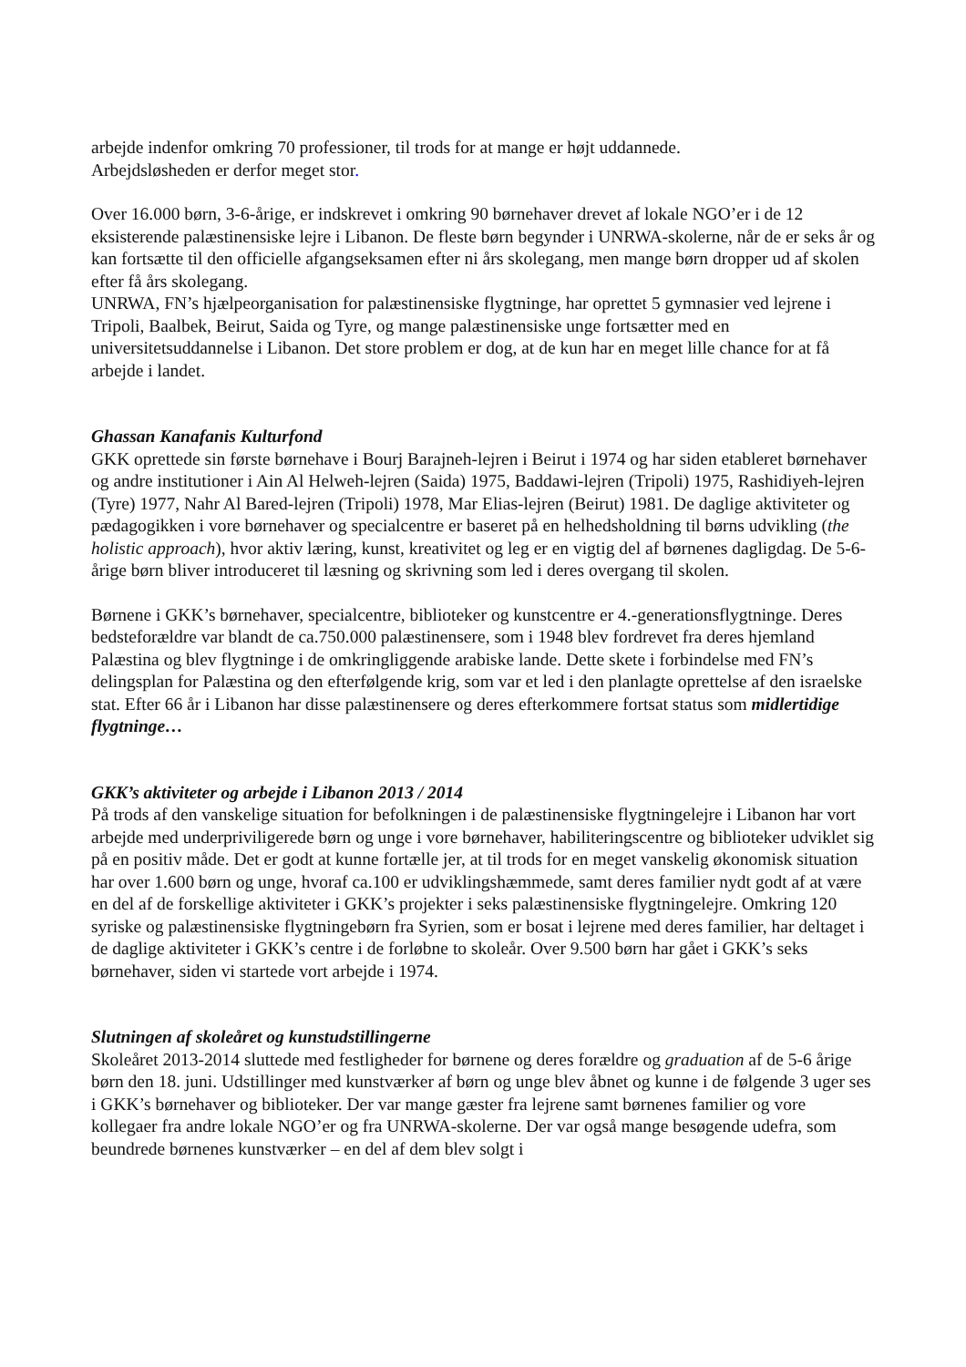arbejde indenfor omkring 70 professioner, til trods for at mange er højt uddannede.
Arbejdsløsheden er derfor meget stor.
Over 16.000 børn, 3-6-årige, er indskrevet i omkring 90 børnehaver drevet af lokale NGO’er i de 12 eksisterende palæstinensiske lejre i Libanon. De fleste børn begynder i UNRWA-skolerne, når de er seks år og kan fortsætte til den officielle afgangseksamen efter ni års skolegang, men mange børn dropper ud af skolen efter få års skolegang.
UNRWA, FN’s hjælpeorganisation for palæstinensiske flygtninge, har oprettet 5 gymnasier ved lejrene i Tripoli, Baalbek, Beirut, Saida og Tyre, og mange palæstinensiske unge fortsætter med en universitetsuddannelse i Libanon. Det store problem er dog, at de kun har en meget lille chance for at få arbejde i landet.
Ghassan Kanafanis Kulturfond
GKK oprettede sin første børnehave i Bourj Barajneh-lejren i Beirut i 1974 og har siden etableret børnehaver og andre institutioner i Ain Al Helweh-lejren (Saida) 1975, Baddawi-lejren (Tripoli) 1975, Rashidiyeh-lejren (Tyre) 1977, Nahr Al Bared-lejren (Tripoli) 1978, Mar Elias-lejren (Beirut) 1981. De daglige aktiviteter og pædagogikken i vore børnehaver og specialcentre er baseret på en helhedsholdning til børns udvikling (the holistic approach), hvor aktiv læring, kunst, kreativitet og leg er en vigtig del af børnenes dagligdag. De 5-6-årige børn bliver introduceret til læsning og skrivning som led i deres overgang til skolen.
Børnene i GKK’s børnehaver, specialcentre, biblioteker og kunstcentre er 4.-generationsflygtninge. Deres bedsteforældre var blandt de ca.750.000 palæstinensere, som i 1948 blev fordrevet fra deres hjemland Palæstina og blev flygtninge i de omkringliggende arabiske lande. Dette skete i forbindelse med FN’s delingsplan for Palæstina og den efterfølgende krig, som var et led i den planlagte oprettelse af den israelske stat. Efter 66 år i Libanon har disse palæstinensere og deres efterkommere fortsat status som midlertidige flygtninge…
GKK’s aktiviteter og arbejde i Libanon 2013 / 2014
På trods af den vanskelige situation for befolkningen i de palæstinensiske flygtningelejre i Libanon har vort arbejde med underpriviligerede børn og unge i vore børnehaver, habiliteringscentre og biblioteker udviklet sig på en positiv måde. Det er godt at kunne fortælle jer, at til trods for en meget vanskelig økonomisk situation har over 1.600 børn og unge, hvoraf ca.100 er udviklingshæmmede, samt deres familier nydt godt af at være en del af de forskellige aktiviteter i GKK’s projekter i seks palæstinensiske flygtningelejre. Omkring 120 syriske og palæstinensiske flygtningebørn fra Syrien, som er bosat i lejrene med deres familier, har deltaget i de daglige aktiviteter i GKK’s centre i de forløbne to skoleår. Over 9.500 børn har gået i GKK’s seks børnehaver, siden vi startede vort arbejde i 1974.
Slutningen af skoleåret og kunstudstillingerne
Skoleåret 2013-2014 sluttede med festligheder for børnene og deres forældre og graduation af de 5-6 årige børn den 18. juni. Udstillinger med kunstværker af børn og unge blev åbnet og kunne i de følgende 3 uger ses i GKK’s børnehaver og biblioteker. Der var mange gæster fra lejrene samt børnenes familier og vore kollegaer fra andre lokale NGO’er og fra UNRWA-skolerne. Der var også mange besøgende udefra, som beundrede børnenes kunstværker – en del af dem blev solgt i